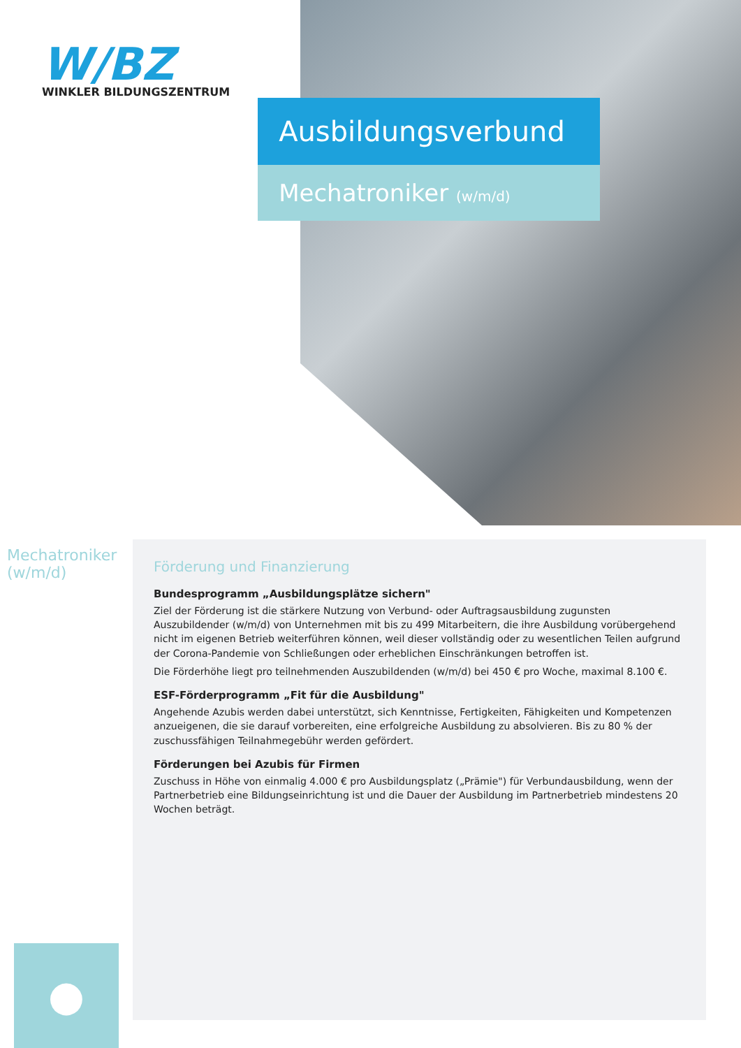W/BZ
WINKLER BILDUNGSZENTRUM
Ausbildungsverbund
Mechatroniker (w/m/d)
Mechatroniker (w/m/d)
●
Förderung und Finanzierung
Bundesprogramm „Ausbildungsplätze sichern"
Ziel der Förderung ist die stärkere Nutzung von Verbund- oder Auftragsausbildung zugunsten Auszubildender (w/m/d) von Unternehmen mit bis zu 499 Mitarbeitern, die ihre Ausbildung vorübergehend nicht im eigenen Betrieb weiterführen können, weil dieser vollständig oder zu wesentlichen Teilen aufgrund der Corona-Pandemie von Schließungen oder erheblichen Einschränkungen betroffen ist.
Die Förderhöhe liegt pro teilnehmenden Auszubildenden (w/m/d) bei 450 € pro Woche, maximal 8.100 €.
ESF-Förderprogramm „Fit für die Ausbildung"
Angehende Azubis werden dabei unterstützt, sich Kenntnisse, Fertigkeiten, Fähigkeiten und Kompetenzen anzueigenen, die sie darauf vorbereiten, eine erfolgreiche Ausbildung zu absolvieren. Bis zu 80 % der zuschussfähigen Teilnahmegebühr werden gefördert.
Förderungen bei Azubis für Firmen
Zuschuss in Höhe von einmalig 4.000 € pro Ausbildungsplatz („Prämie") für Verbundausbildung, wenn der Partnerbetrieb eine Bildungseinrichtung ist und die Dauer der Ausbildung im Partnerbetrieb mindestens 20 Wochen beträgt.